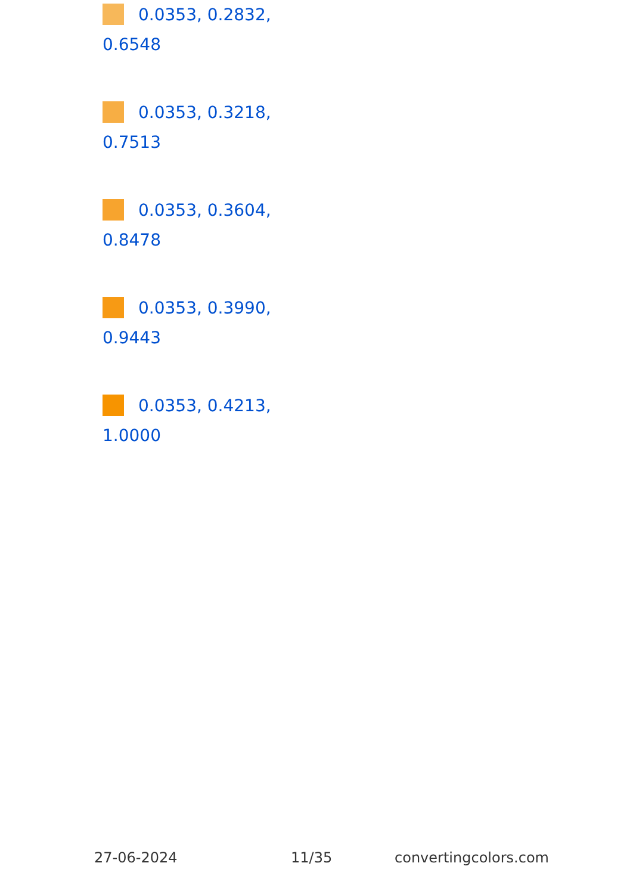0.0353, 0.2832, 0.6548
0.0353, 0.3218, 0.7513
0.0353, 0.3604, 0.8478
0.0353, 0.3990, 0.9443
0.0353, 0.4213, 1.0000
27-06-2024 11/35 convertingcolors.com